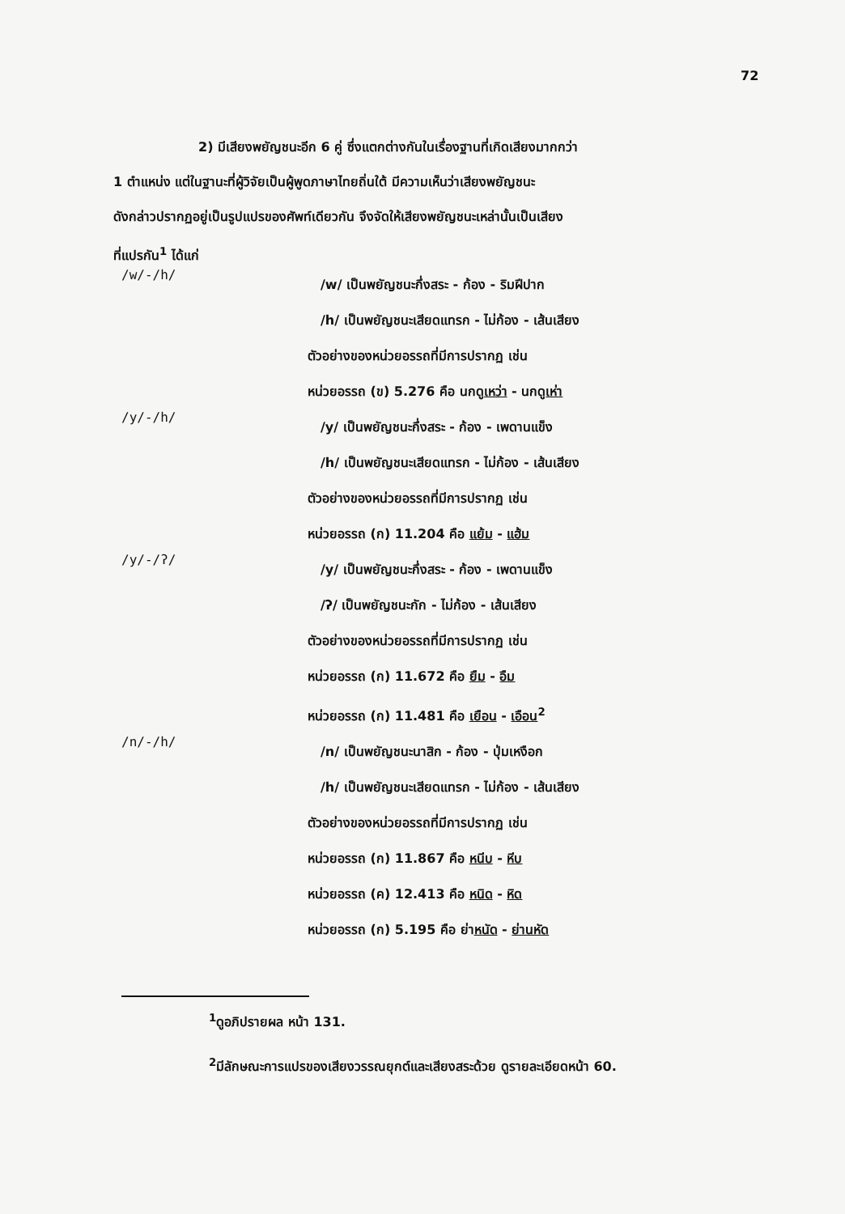72
2) มีเสียงพยัญชนะอีก 6 คู่ ซึ่งแตกต่างกันในเรื่องฐานที่เกิดเสียงมากกว่า
1 ตำแหน่ง แต่ในฐานะที่ผู้วิจัยเป็นผู้พูดภาษาไทยถิ่นใต้ มีความเห็นว่าเสียงพยัญชนะ
ดังกล่าวปรากฏอยู่เป็นรูปแปรของศัพท์เดียวกัน จึงจัดให้เสียงพยัญชนะเหล่านั้นเป็นเสียง
ที่แปรกัน<sup>1</sup> ได้แก่
/w/-/h/
/w/ เป็นพยัญชนะกึ่งสระ - ก้อง - ริมฝีปาก
/h/ เป็นพยัญชนะเสียดแทรก - ไม่ก้อง - เส้นเสียง
ตัวอย่างของหน่วยอรรถที่มีการปรากฏ เช่น
หน่วยอรรถ (ข) 5.276 คือ นกดูเหว่า - นกดูเห่า
/y/-/h/
/y/ เป็นพยัญชนะกึ่งสระ - ก้อง - เพดานแข็ง
/h/ เป็นพยัญชนะเสียดแทรก - ไม่ก้อง - เส้นเสียง
ตัวอย่างของหน่วยอรรถที่มีการปรากฏ เช่น
หน่วยอรรถ (ก) 11.204 คือ แย้ม - แฮ้ม
/y/-/ʔ/
/y/ เป็นพยัญชนะกึ่งสระ - ก้อง - เพดานแข็ง
/ʔ/ เป็นพยัญชนะกัก - ไม่ก้อง - เส้นเสียง
ตัวอย่างของหน่วยอรรถที่มีการปรากฏ เช่น
หน่วยอรรถ (ก) 11.672 คือ ยืม - อืม
หน่วยอรรถ (ก) 11.481 คือ เยือน - เอือน<sup>2</sup>
/n/-/h/
/n/ เป็นพยัญชนะนาสิก - ก้อง - ปุ่มเหงือก
/h/ เป็นพยัญชนะเสียดแทรก - ไม่ก้อง - เส้นเสียง
ตัวอย่างของหน่วยอรรถที่มีการปรากฏ เช่น
หน่วยอรรถ (ก) 11.867 คือ หนีบ - หีบ
หน่วยอรรถ (ค) 12.413 คือ หนิด - หิด
หน่วยอรรถ (ก) 5.195 คือ ย่าหนัด - ย่านหัด
<sup>1</sup> ดูอภิปรายผล หน้า 131.
<sup>2</sup> มีลักษณะการแปรของเสียงวรรณยุกต์และเสียงสระด้วย ดูรายละเอียดหน้า 60.